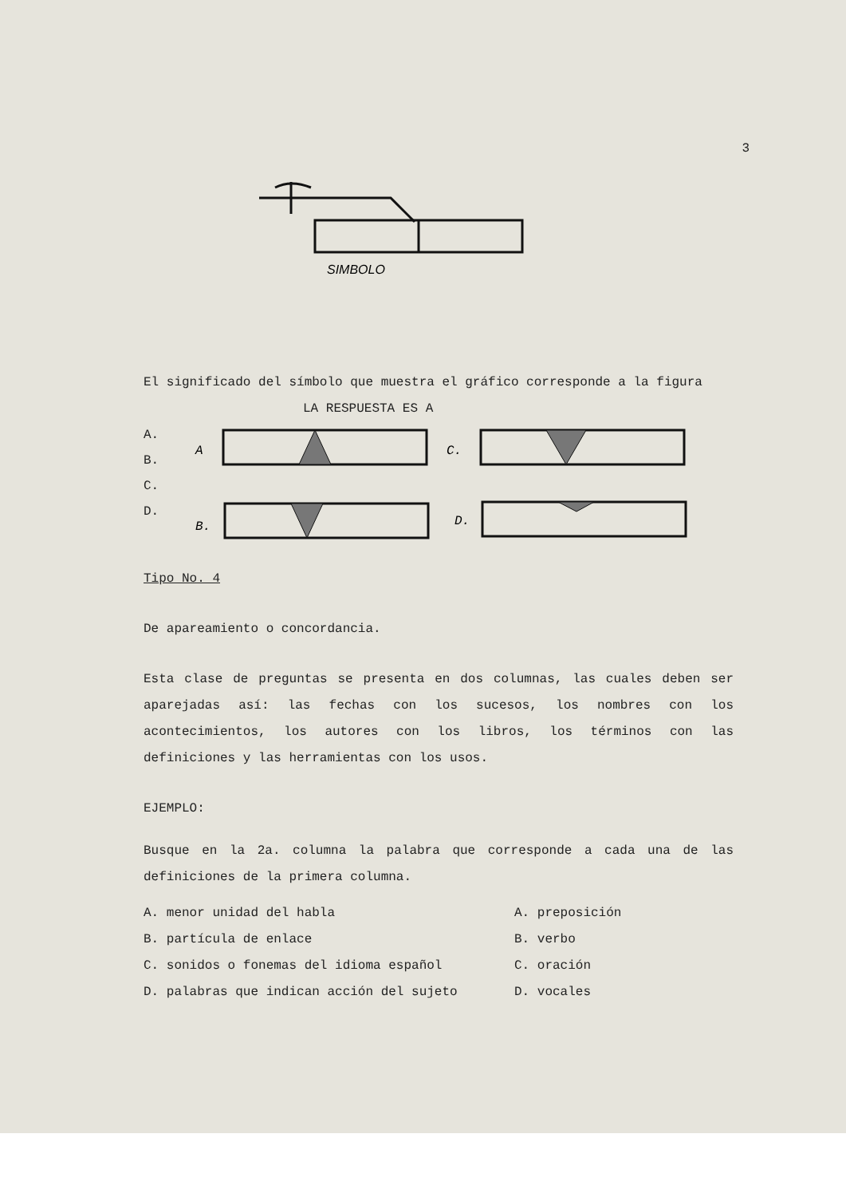3
SIMBOLO
El significado del símbolo que muestra el gráfico corresponde a la figura
LA RESPUESTA ES A
A.
B.
C.
D.
A
C.
B.
D.
Tipo No. 4
De apareamiento o concordancia.
Esta clase de preguntas se presenta en dos columnas, las cuales deben ser aparejadas así: las fechas con los sucesos, los nombres con los acontecimientos, los autores con los libros, los términos con las definiciones y las herramientas con los usos.
EJEMPLO:
Busque en la 2a. columna la palabra que corresponde a cada una de las definiciones de la primera columna.
A. menor unidad del habla A. preposición
B. partícula de enlace B. verbo
C. sonidos o fonemas del idioma español C. oración
D. palabras que indican acción del sujeto D. vocales